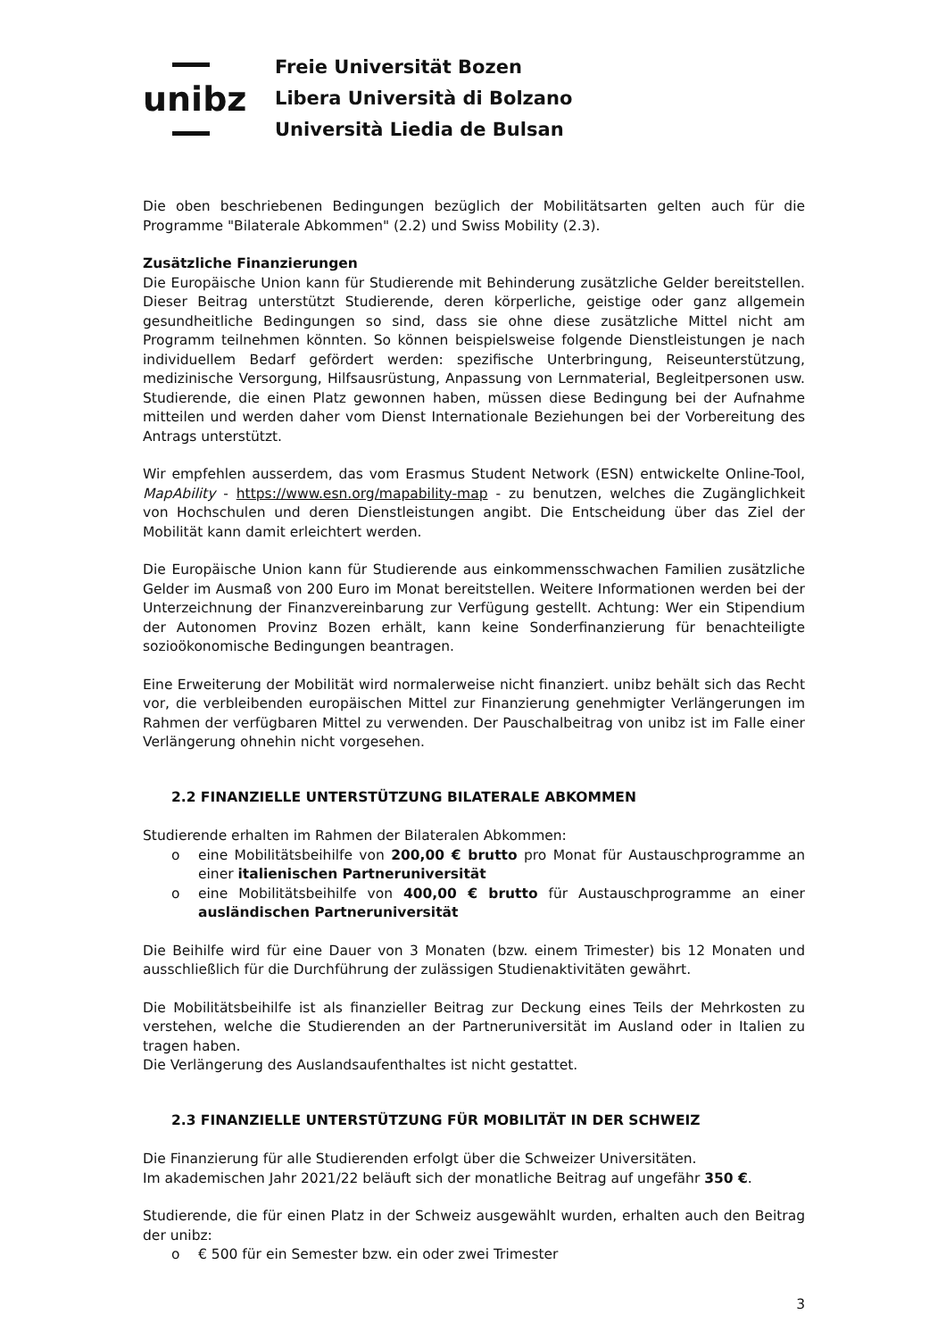unibz
Freie Universität Bozen
Libera Università di Bolzano
Università Liedia de Bulsan
Die oben beschriebenen Bedingungen bezüglich der Mobilitätsarten gelten auch für die Programme "Bilaterale Abkommen" (2.2) und Swiss Mobility (2.3).
Zusätzliche Finanzierungen
Die Europäische Union kann für Studierende mit Behinderung zusätzliche Gelder bereitstellen. Dieser Beitrag unterstützt Studierende, deren körperliche, geistige oder ganz allgemein gesundheitliche Bedingungen so sind, dass sie ohne diese zusätzliche Mittel nicht am Programm teilnehmen könnten. So können beispielsweise folgende Dienstleistungen je nach individuellem Bedarf gefördert werden: spezifische Unterbringung, Reiseunterstützung, medizinische Versorgung, Hilfsausrüstung, Anpassung von Lernmaterial, Begleitpersonen usw. Studierende, die einen Platz gewonnen haben, müssen diese Bedingung bei der Aufnahme mitteilen und werden daher vom Dienst Internationale Beziehungen bei der Vorbereitung des Antrags unterstützt.
Wir empfehlen ausserdem, das vom Erasmus Student Network (ESN) entwickelte Online-Tool, MapAbility - https://www.esn.org/mapability-map - zu benutzen, welches die Zugänglichkeit von Hochschulen und deren Dienstleistungen angibt. Die Entscheidung über das Ziel der Mobilität kann damit erleichtert werden.
Die Europäische Union kann für Studierende aus einkommensschwachen Familien zusätzliche Gelder im Ausmaß von 200 Euro im Monat bereitstellen. Weitere Informationen werden bei der Unterzeichnung der Finanzvereinbarung zur Verfügung gestellt. Achtung: Wer ein Stipendium der Autonomen Provinz Bozen erhält, kann keine Sonderfinanzierung für benachteiligte sozioökonomische Bedingungen beantragen.
Eine Erweiterung der Mobilität wird normalerweise nicht finanziert. unibz behält sich das Recht vor, die verbleibenden europäischen Mittel zur Finanzierung genehmigter Verlängerungen im Rahmen der verfügbaren Mittel zu verwenden. Der Pauschalbeitrag von unibz ist im Falle einer Verlängerung ohnehin nicht vorgesehen.
2.2 FINANZIELLE UNTERSTÜTZUNG BILATERALE ABKOMMEN
Studierende erhalten im Rahmen der Bilateralen Abkommen:
o eine Mobilitätsbeihilfe von 200,00 € brutto pro Monat für Austauschprogramme an einer italienischen Partneruniversität
o eine Mobilitätsbeihilfe von 400,00 € brutto für Austauschprogramme an einer ausländischen Partneruniversität
Die Beihilfe wird für eine Dauer von 3 Monaten (bzw. einem Trimester) bis 12 Monaten und ausschließlich für die Durchführung der zulässigen Studienaktivitäten gewährt.
Die Mobilitätsbeihilfe ist als finanzieller Beitrag zur Deckung eines Teils der Mehrkosten zu verstehen, welche die Studierenden an der Partneruniversität im Ausland oder in Italien zu tragen haben.
Die Verlängerung des Auslandsaufenthaltes ist nicht gestattet.
2.3 FINANZIELLE UNTERSTÜTZUNG FÜR MOBILITÄT IN DER SCHWEIZ
Die Finanzierung für alle Studierenden erfolgt über die Schweizer Universitäten.
Im akademischen Jahr 2021/22 beläuft sich der monatliche Beitrag auf ungefähr 350 €.
Studierende, die für einen Platz in der Schweiz ausgewählt wurden, erhalten auch den Beitrag der unibz:
o € 500 für ein Semester bzw. ein oder zwei Trimester
3